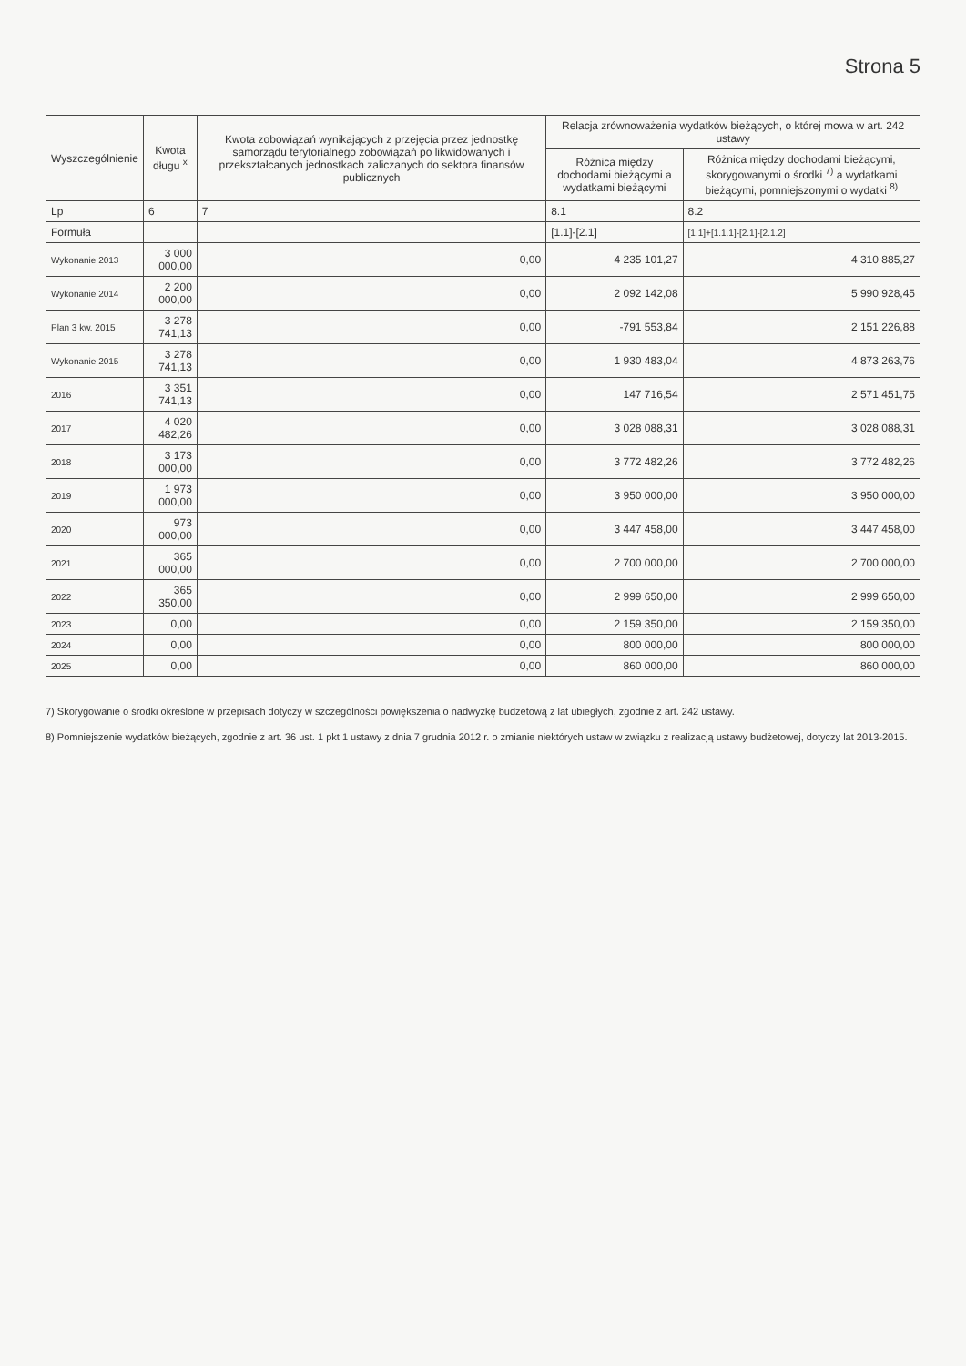Strona 5
| Wyszczególnienie | Kwota długu <sup>x</sup> | Kwota zobowiązań wynikających z przejęcia przez jednostkę samorządu terytorialnego zobowiązań po likwidowanych i przekształcanych jednostkach zaliczanych do sektora finansów publicznych | Relacja zrównoważenia wydatków bieżących, o której mowa w art. 242 ustawy | |
| --- | --- | --- | --- | --- |
| | | | Różnica między dochodami bieżącymi a wydatkami bieżącymi | Różnica między dochodami bieżącymi, skorygowanymi o środki <sup>7)</sup> a wydatkami bieżącymi, pomniejszonymi o wydatki <sup>8)</sup> |
| Lp | 6 | 7 | 8.1 | 8.2 |
| Formuła | | | [1.1]-[2.1] | [1.1]+[1.1.1]-[2.1]-[2.1.2] |
| Wykonanie 2013 | 3 000 000,00 | 0,00 | 4 235 101,27 | 4 310 885,27 |
| Wykonanie 2014 | 2 200 000,00 | 0,00 | 2 092 142,08 | 5 990 928,45 |
| Plan 3 kw. 2015 | 3 278 741,13 | 0,00 | -791 553,84 | 2 151 226,88 |
| Wykonanie 2015 | 3 278 741,13 | 0,00 | 1 930 483,04 | 4 873 263,76 |
| 2016 | 3 351 741,13 | 0,00 | 147 716,54 | 2 571 451,75 |
| 2017 | 4 020 482,26 | 0,00 | 3 028 088,31 | 3 028 088,31 |
| 2018 | 3 173 000,00 | 0,00 | 3 772 482,26 | 3 772 482,26 |
| 2019 | 1 973 000,00 | 0,00 | 3 950 000,00 | 3 950 000,00 |
| 2020 | 973 000,00 | 0,00 | 3 447 458,00 | 3 447 458,00 |
| 2021 | 365 000,00 | 0,00 | 2 700 000,00 | 2 700 000,00 |
| 2022 | 365 350,00 | 0,00 | 2 999 650,00 | 2 999 650,00 |
| 2023 | 0,00 | 0,00 | 2 159 350,00 | 2 159 350,00 |
| 2024 | 0,00 | 0,00 | 800 000,00 | 800 000,00 |
| 2025 | 0,00 | 0,00 | 860 000,00 | 860 000,00 |
7) Skorygowanie o środki określone w przepisach dotyczy w szczególności powiększenia o nadwyżkę budżetową z lat ubiegłych, zgodnie z art. 242 ustawy.
8) Pomniejszenie wydatków bieżących, zgodnie z art. 36 ust. 1 pkt 1 ustawy z dnia 7 grudnia 2012 r. o zmianie niektórych ustaw w związku z realizacją ustawy budżetowej, dotyczy lat 2013-2015.